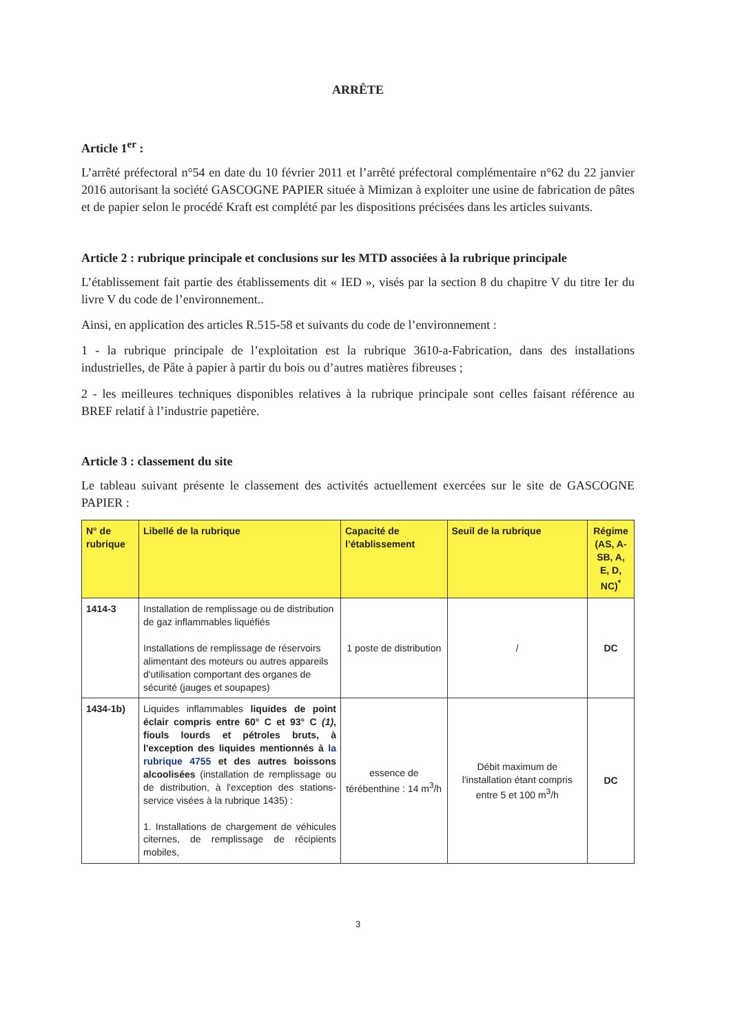ARRÊTE
Article 1<sup>er</sup> :
L’arrêté préfectoral n°54 en date du 10 février 2011 et l’arrêté préfectoral complémentaire n°62 du 22 janvier 2016 autorisant la société GASCOGNE PAPIER située à Mimizan à exploiter une usine de fabrication de pâtes et de papier selon le procédé Kraft est complété par les dispositions précisées dans les articles suivants.
Article 2 : rubrique principale et conclusions sur les MTD associées à la rubrique principale
L’établissement fait partie des établissements dit « IED », visés par la section 8 du chapitre V du titre Ier du livre V du code de l’environnement..
Ainsi, en application des articles R.515-58 et suivants du code de l’environnement :
1 - la rubrique principale de l’exploitation est la rubrique 3610-a-Fabrication, dans des installations industrielles, de Pâte à papier à partir du bois ou d’autres matières fibreuses ;
2 - les meilleures techniques disponibles relatives à la rubrique principale sont celles faisant référence au BREF relatif à l’industrie papetière.
Article 3 : classement du site
Le tableau suivant présente le classement des activités actuellement exercées sur le site de GASCOGNE PAPIER :
| N° de rubrique | Libellé de la rubrique | Capacité de l’établissement | Seuil de la rubrique | Régime (AS, A-SB, A, E, D, NC)<sup>*</sup> |
| --- | --- | --- | --- | --- |
| 1414-3 | Installation de remplissage ou de distribution de gaz inflammables liquéfiés Installations de remplissage de réservoirs alimentant des moteurs ou autres appareils d'utilisation comportant des organes de sécurité (jauges et soupapes) | 1 poste de distribution | / | DC |
| 1434-1b) | Liquides inflammables liquides de point éclair compris entre 60° C et 93° C (1) , fiouls lourds et pétroles bruts, à l'exception des liquides mentionnés à la rubrique 4755 et des autres boissons alcoolisées (installation de remplissage ou de distribution, à l'exception des stations-service visées à la rubrique 1435) : 1. Installations de chargement de véhicules citernes, de remplissage de récipients mobiles, | essence de térébenthine : 14 m<sup>3</sup>/h | Débit maximum de l'installation étant compris entre 5 et 100 m<sup>3</sup>/h | DC |
3